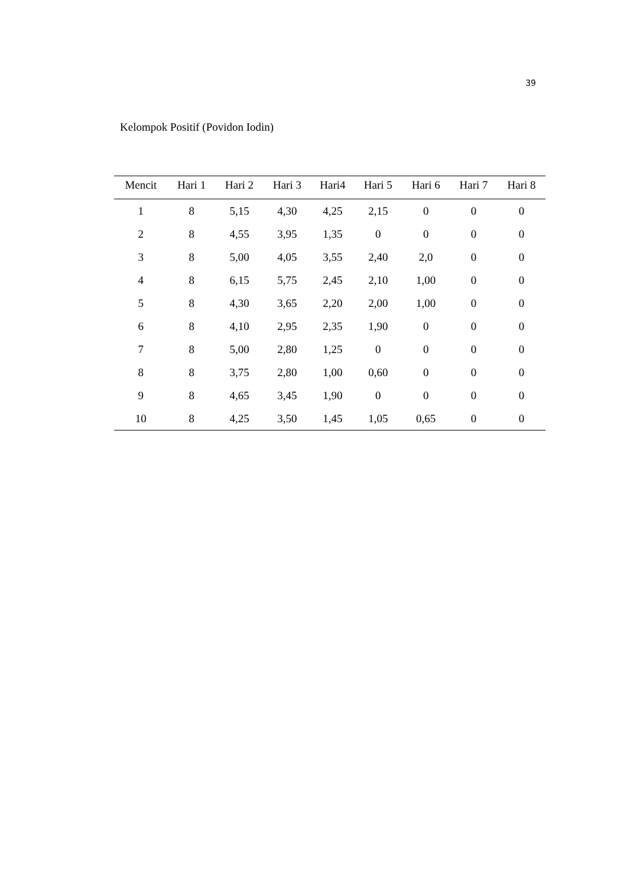39
Kelompok Positif (Povidon Iodin)
| Mencit | Hari 1 | Hari 2 | Hari 3 | Hari4 | Hari 5 | Hari 6 | Hari 7 | Hari 8 |
| --- | --- | --- | --- | --- | --- | --- | --- | --- |
| 1 | 8 | 5,15 | 4,30 | 4,25 | 2,15 | 0 | 0 | 0 |
| 2 | 8 | 4,55 | 3,95 | 1,35 | 0 | 0 | 0 | 0 |
| 3 | 8 | 5,00 | 4,05 | 3,55 | 2,40 | 2,0 | 0 | 0 |
| 4 | 8 | 6,15 | 5,75 | 2,45 | 2,10 | 1,00 | 0 | 0 |
| 5 | 8 | 4,30 | 3,65 | 2,20 | 2,00 | 1,00 | 0 | 0 |
| 6 | 8 | 4,10 | 2,95 | 2,35 | 1,90 | 0 | 0 | 0 |
| 7 | 8 | 5,00 | 2,80 | 1,25 | 0 | 0 | 0 | 0 |
| 8 | 8 | 3,75 | 2,80 | 1,00 | 0,60 | 0 | 0 | 0 |
| 9 | 8 | 4,65 | 3,45 | 1,90 | 0 | 0 | 0 | 0 |
| 10 | 8 | 4,25 | 3,50 | 1,45 | 1,05 | 0,65 | 0 | 0 |